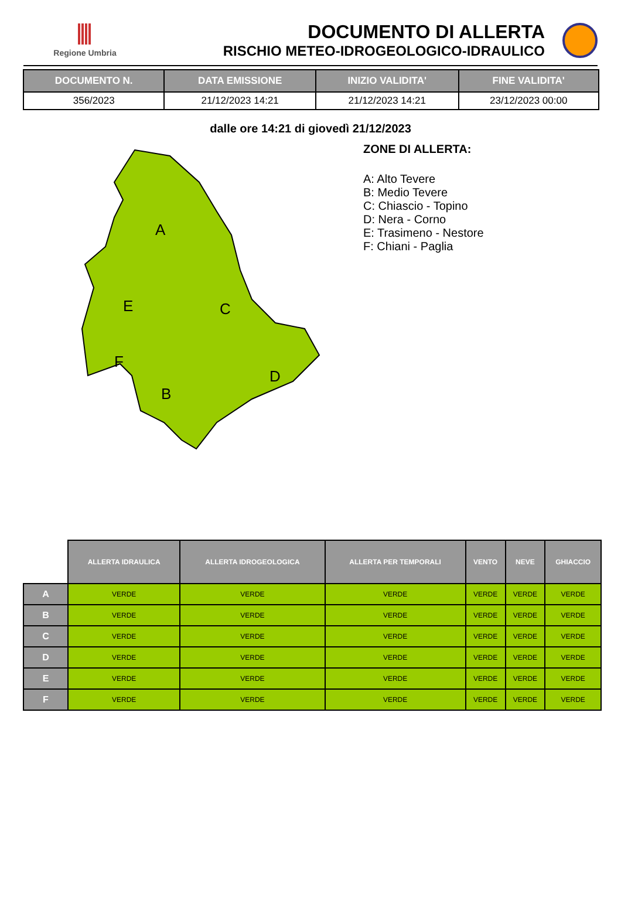Regione Umbria
DOCUMENTO DI ALLERTA
RISCHIO METEO-IDROGEOLOGICO-IDRAULICO
| DOCUMENTO N. | DATA EMISSIONE | INIZIO VALIDITA' | FINE VALIDITA' |
| --- | --- | --- | --- |
| 356/2023 | 21/12/2023 14:21 | 21/12/2023 14:21 | 23/12/2023 00:00 |
dalle ore 14:21 di giovedì 21/12/2023
A
E
C
F
B
D
ZONE DI ALLERTA:
A: Alto Tevere
B: Medio Tevere
C: Chiascio - Topino
D: Nera - Corno
E: Trasimeno - Nestore
F: Chiani - Paglia
| | ALLERTA IDRAULICA | ALLERTA IDROGEOLOGICA | ALLERTA PER TEMPORALI | VENTO | NEVE | GHIACCIO |
| --- | --- | --- | --- | --- | --- | --- |
| A | VERDE | VERDE | VERDE | VERDE | VERDE | VERDE |
| B | VERDE | VERDE | VERDE | VERDE | VERDE | VERDE |
| C | VERDE | VERDE | VERDE | VERDE | VERDE | VERDE |
| D | VERDE | VERDE | VERDE | VERDE | VERDE | VERDE |
| E | VERDE | VERDE | VERDE | VERDE | VERDE | VERDE |
| F | VERDE | VERDE | VERDE | VERDE | VERDE | VERDE |